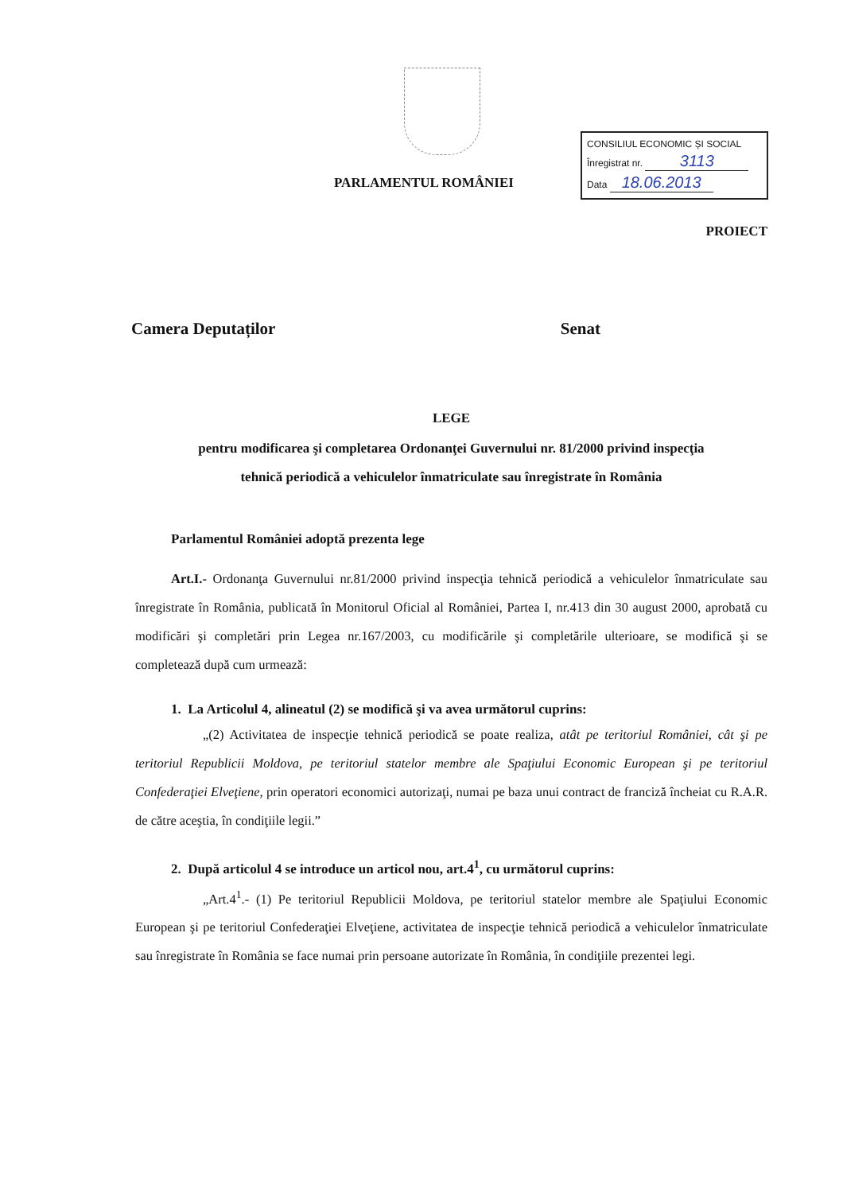PARLAMENTUL ROMÂNIEI
CONSILIUL ECONOMIC ȘI SOCIAL
Înregistrat nr. 3113
Data 18.06.2013
PROIECT
Camera Deputaților Senat
LEGE
pentru modificarea şi completarea Ordonanţei Guvernului nr. 81/2000 privind inspecţia
tehnică periodică a vehiculelor înmatriculate sau înregistrate în România
Parlamentul României adoptă prezenta lege
Art.I.- Ordonanţa Guvernului nr.81/2000 privind inspecţia tehnică periodică a vehiculelor înmatriculate sau înregistrate în România, publicată în Monitorul Oficial al României, Partea I, nr.413 din 30 august 2000, aprobată cu modificări şi completări prin Legea nr.167/2003, cu modificările şi completările ulterioare, se modifică şi se completează după cum urmează:
1. La Articolul 4, alineatul (2) se modifică şi va avea următorul cuprins:
„(2) Activitatea de inspecţie tehnică periodică se poate realiza, atât pe teritoriul României, cât şi pe teritoriul Republicii Moldova, pe teritoriul statelor membre ale Spaţiului Economic European şi pe teritoriul Confederaţiei Elveţiene, prin operatori economici autorizaţi, numai pe baza unui contract de franciză încheiat cu R.A.R. de către aceştia, în condiţiile legii.”
2. După articolul 4 se introduce un articol nou, art.4<sup>1</sup>, cu următorul cuprins:
„Art.4<sup>1</sup>.- (1) Pe teritoriul Republicii Moldova, pe teritoriul statelor membre ale Spaţiului Economic European şi pe teritoriul Confederaţiei Elveţiene, activitatea de inspecţie tehnică periodică a vehiculelor înmatriculate sau înregistrate în România se face numai prin persoane autorizate în România, în condiţiile prezentei legi.